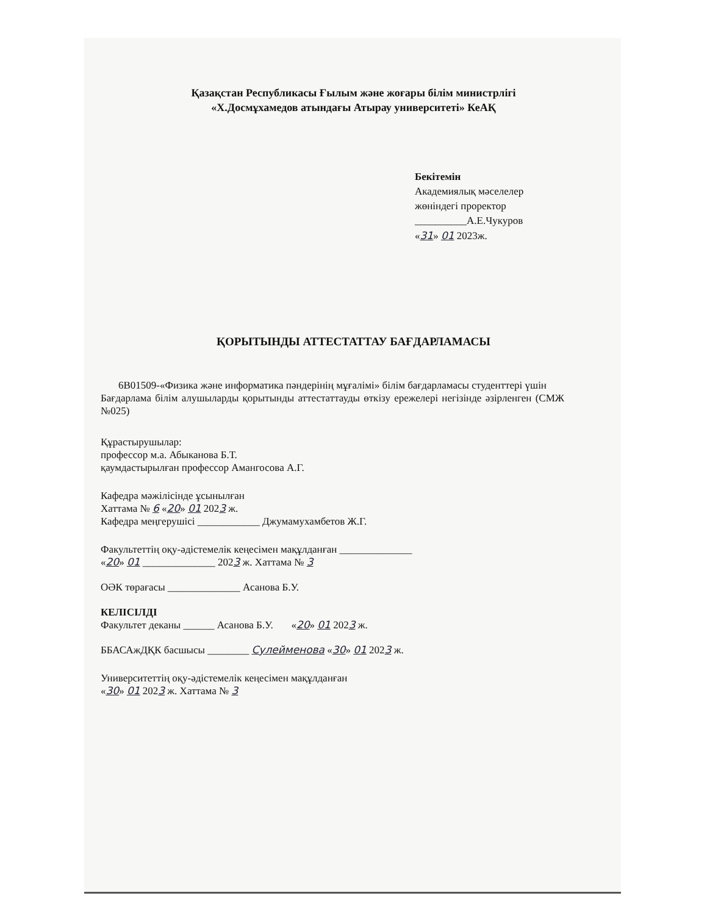Қазақстан Республикасы Ғылым және жоғары білім министрлігі
«Х.Досмұхамедов атындағы Атырау университеті» КеАҚ
Бекітемін
Академиялық мәселелер
жөніндегі проректор
__________А.Е.Чукуров
«31» 01 2023ж.
ҚОРЫТЫНДЫ АТТЕСТАТТАУ БАҒДАРЛАМАСЫ
6В01509-«Физика және информатика пәндерінің мұғалімі» білім бағдарламасы студенттері үшін
Бағдарлама білім алушыларды қорытынды аттестаттауды өткізу ережелері негізінде әзірленген (СМЖ №025)
Құрастырушылар:
профессор м.а. Абыканова Б.Т.
қаумдастырылған профессор Амангосова А.Г.
Кафедра мәжілісінде ұсынылған
Хаттама № 6 «20» 01 2023 ж.
Кафедра меңгерушісі ____________ Джумамухамбетов Ж.Г.
Факультеттің оқу-әдістемелік кеңесімен мақұлданған ______________
«20» 01 ______________ 2023 ж. Хаттама № 3
ОӘК төрағасы ______________ Асанова Б.У.
КЕЛІСІЛДІ
Факультет деканы ______ Асанова Б.У. «20» 01 2023 ж.
ББАСАжДҚК басшысы ________ Сулейменова «30» 01 2023 ж.
Университеттің оқу-әдістемелік кеңесімен мақұлданған
«30» 01 2023 ж. Хаттама № 3